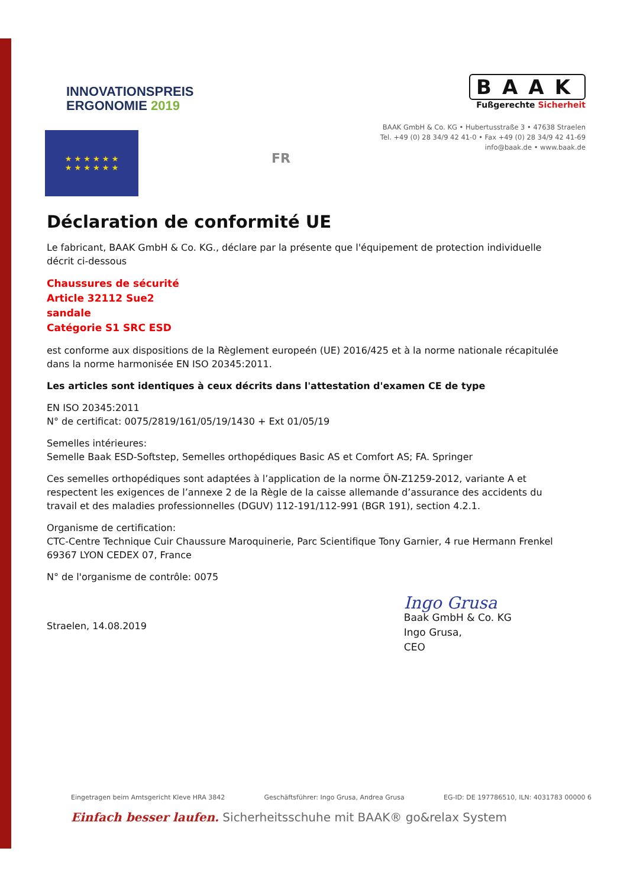INNOVATIONSPREIS
ERGONOMIE 2019
BAAK
Fußgerechte Sicherheit
BAAK GmbH & Co. KG • Hubertusstraße 3 • 47638 Straelen
Tel. +49 (0) 28 34/9 42 41-0 • Fax +49 (0) 28 34/9 42 41-69
info@baak.de • www.baak.de
★ ★ ★ ★ ★ ★
★ ★ ★ ★ ★ ★
FR
Déclaration de conformité UE
Le fabricant, BAAK GmbH & Co. KG., déclare par la présente que l'équipement de protection individuelle décrit ci-dessous
Chaussures de sécurité
Article 32112 Sue2
sandale
Catégorie S1 SRC ESD
est conforme aux dispositions de la Règlement europeén (UE) 2016/425 et à la norme nationale récapitulée dans la norme harmonisée EN ISO 20345:2011.
Les articles sont identiques à ceux décrits dans l'attestation d'examen CE de type
EN ISO 20345:2011
N° de certificat: 0075/2819/161/05/19/1430 + Ext 01/05/19
Semelles intérieures:
Semelle Baak ESD-Softstep, Semelles orthopédiques Basic AS et Comfort AS; FA. Springer
Ces semelles orthopédiques sont adaptées à l’application de la norme ÖN-Z1259-2012, variante A et respectent les exigences de l’annexe 2 de la Règle de la caisse allemande d’assurance des accidents du travail et des maladies professionnelles (DGUV) 112-191/112-991 (BGR 191), section 4.2.1.
Organisme de certification:
CTC-Centre Technique Cuir Chaussure Maroquinerie, Parc Scientifique Tony Garnier, 4 rue Hermann Frenkel 69367 LYON CEDEX 07, France
N° de l'organisme de contrôle: 0075
Straelen, 14.08.2019
Ingo Grusa
Baak GmbH & Co. KG
Ingo Grusa,
CEO
Eingetragen beim Amtsgericht Kleve HRA 3842 Geschäftsführer: Ingo Grusa, Andrea Grusa EG-ID: DE 197786510, ILN: 4031783 00000 6
Einfach besser laufen. Sicherheitsschuhe mit BAAK® go&relax System